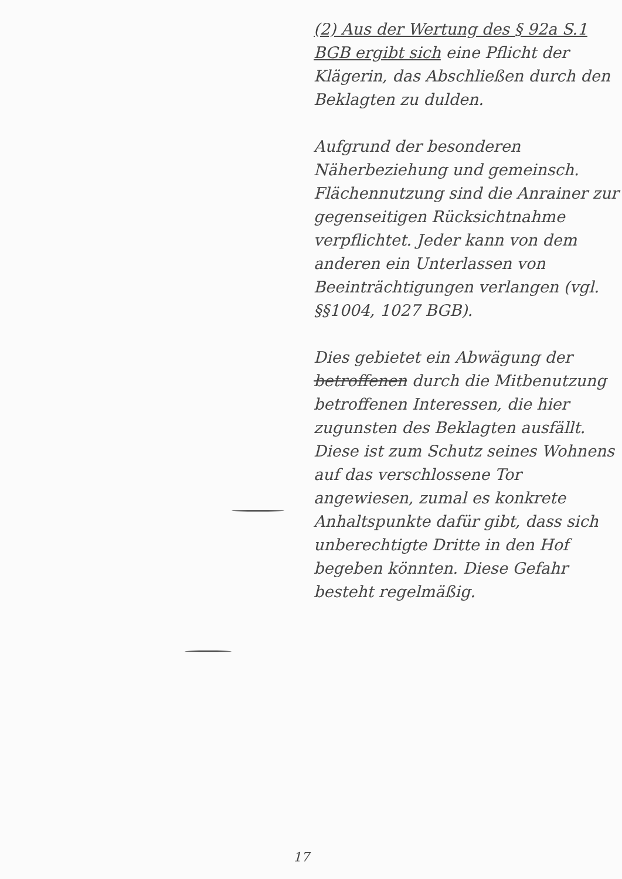(2) Aus der Wertung des § 92a S.1 BGB ergibt sich eine Pflicht der Klägerin, das Abschließen durch den Beklagten zu dulden.
Aufgrund der besonderen Näherbeziehung und gemeinsch. Flächennutzung sind die Anrainer zur gegenseitigen Rücksichtnahme verpflichtet. Jeder kann von dem anderen ein Unterlassen von Beeinträchtigungen verlangen (vgl. §§1004, 1027 BGB).
Dies gebietet ein Abwägung der betroffenen durch die Mitbenutzung betroffenen Interessen, die hier zugunsten des Beklagten ausfällt. Diese ist zum Schutz seines Wohnens auf das verschlossene Tor angewiesen, zumal es konkrete Anhaltspunkte dafür gibt, dass sich unberechtigte Dritte in den Hof begeben könnten. Diese Gefahr besteht regelmäßig.
17